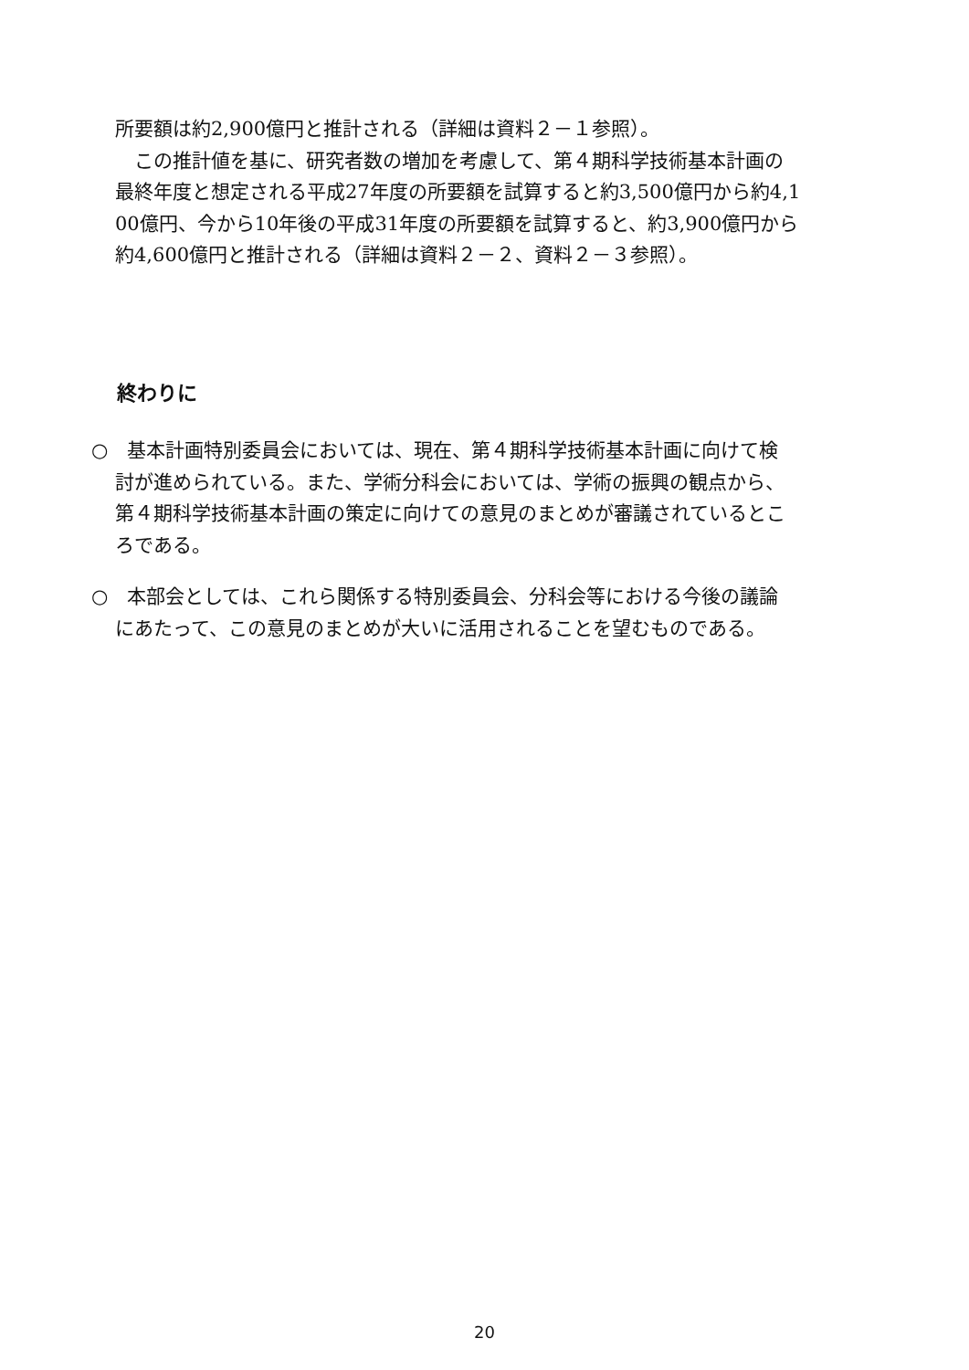所要額は約2,900億円と推計される（詳細は資料２－１参照）。
　この推計値を基に、研究者数の増加を考慮して、第４期科学技術基本計画の
最終年度と想定される平成27年度の所要額を試算すると約3,500億円から約4,1
00億円、今から10年後の平成31年度の所要額を試算すると、約3,900億円から
約4,600億円と推計される（詳細は資料２－２、資料２－３参照）。
終わりに
○　基本計画特別委員会においては、現在、第４期科学技術基本計画に向けて検
討が進められている。また、学術分科会においては、学術の振興の観点から、
第４期科学技術基本計画の策定に向けての意見のまとめが審議されているとこ
ろである。
○　本部会としては、これら関係する特別委員会、分科会等における今後の議論
にあたって、この意見のまとめが大いに活用されることを望むものである。
20